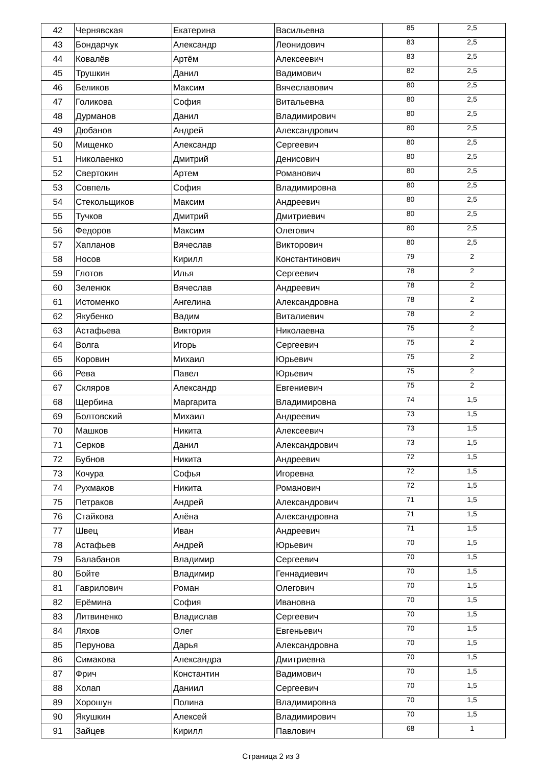| 42 | Чернявская | Екатерина | Васильевна | 85 | 2,5 |
| 43 | Бондарчук | Александр | Леонидович | 83 | 2,5 |
| 44 | Ковалёв | Артём | Алексеевич | 83 | 2,5 |
| 45 | Трушкин | Данил | Вадимович | 82 | 2,5 |
| 46 | Беликов | Максим | Вячеславович | 80 | 2,5 |
| 47 | Голикова | София | Витальевна | 80 | 2,5 |
| 48 | Дурманов | Данил | Владимирович | 80 | 2,5 |
| 49 | Дюбанов | Андрей | Александрович | 80 | 2,5 |
| 50 | Мищенко | Александр | Сергеевич | 80 | 2,5 |
| 51 | Николаенко | Дмитрий | Денисович | 80 | 2,5 |
| 52 | Свертокин | Артем | Романович | 80 | 2,5 |
| 53 | Совпель | София | Владимировна | 80 | 2,5 |
| 54 | Стекольщиков | Максим | Андреевич | 80 | 2,5 |
| 55 | Тучков | Дмитрий | Дмитриевич | 80 | 2,5 |
| 56 | Федоров | Максим | Олегович | 80 | 2,5 |
| 57 | Хапланов | Вячеслав | Викторович | 80 | 2,5 |
| 58 | Носов | Кирилл | Константинович | 79 | 2 |
| 59 | Глотов | Илья | Сергеевич | 78 | 2 |
| 60 | Зеленюк | Вячеслав | Андреевич | 78 | 2 |
| 61 | Истоменко | Ангелина | Александровна | 78 | 2 |
| 62 | Якубенко | Вадим | Виталиевич | 78 | 2 |
| 63 | Астафьева | Виктория | Николаевна | 75 | 2 |
| 64 | Волга | Игорь | Сергеевич | 75 | 2 |
| 65 | Коровин | Михаил | Юрьевич | 75 | 2 |
| 66 | Рева | Павел | Юрьевич | 75 | 2 |
| 67 | Скляров | Александр | Евгениевич | 75 | 2 |
| 68 | Щербина | Маргарита | Владимировна | 74 | 1,5 |
| 69 | Болтовский | Михаил | Андреевич | 73 | 1,5 |
| 70 | Машков | Никита | Алексеевич | 73 | 1,5 |
| 71 | Серков | Данил | Александрович | 73 | 1,5 |
| 72 | Бубнов | Никита | Андреевич | 72 | 1,5 |
| 73 | Кочура | Софья | Игоревна | 72 | 1,5 |
| 74 | Рухмаков | Никита | Романович | 72 | 1,5 |
| 75 | Петраков | Андрей | Александрович | 71 | 1,5 |
| 76 | Стайкова | Алёна | Александровна | 71 | 1,5 |
| 77 | Швец | Иван | Андреевич | 71 | 1,5 |
| 78 | Астафьев | Андрей | Юрьевич | 70 | 1,5 |
| 79 | Балабанов | Владимир | Сергеевич | 70 | 1,5 |
| 80 | Бойте | Владимир | Геннадиевич | 70 | 1,5 |
| 81 | Гаврилович | Роман | Олегович | 70 | 1,5 |
| 82 | Ерёмина | София | Ивановна | 70 | 1,5 |
| 83 | Литвиненко | Владислав | Сергеевич | 70 | 1,5 |
| 84 | Ляхов | Олег | Евгеньевич | 70 | 1,5 |
| 85 | Перунова | Дарья | Александровна | 70 | 1,5 |
| 86 | Симакова | Александра | Дмитриевна | 70 | 1,5 |
| 87 | Фрич | Константин | Вадимович | 70 | 1,5 |
| 88 | Холап | Даниил | Сергеевич | 70 | 1,5 |
| 89 | Хорошун | Полина | Владимировна | 70 | 1,5 |
| 90 | Якушкин | Алексей | Владимирович | 70 | 1,5 |
| 91 | Зайцев | Кирилл | Павлович | 68 | 1 |
Страница 2 из 3